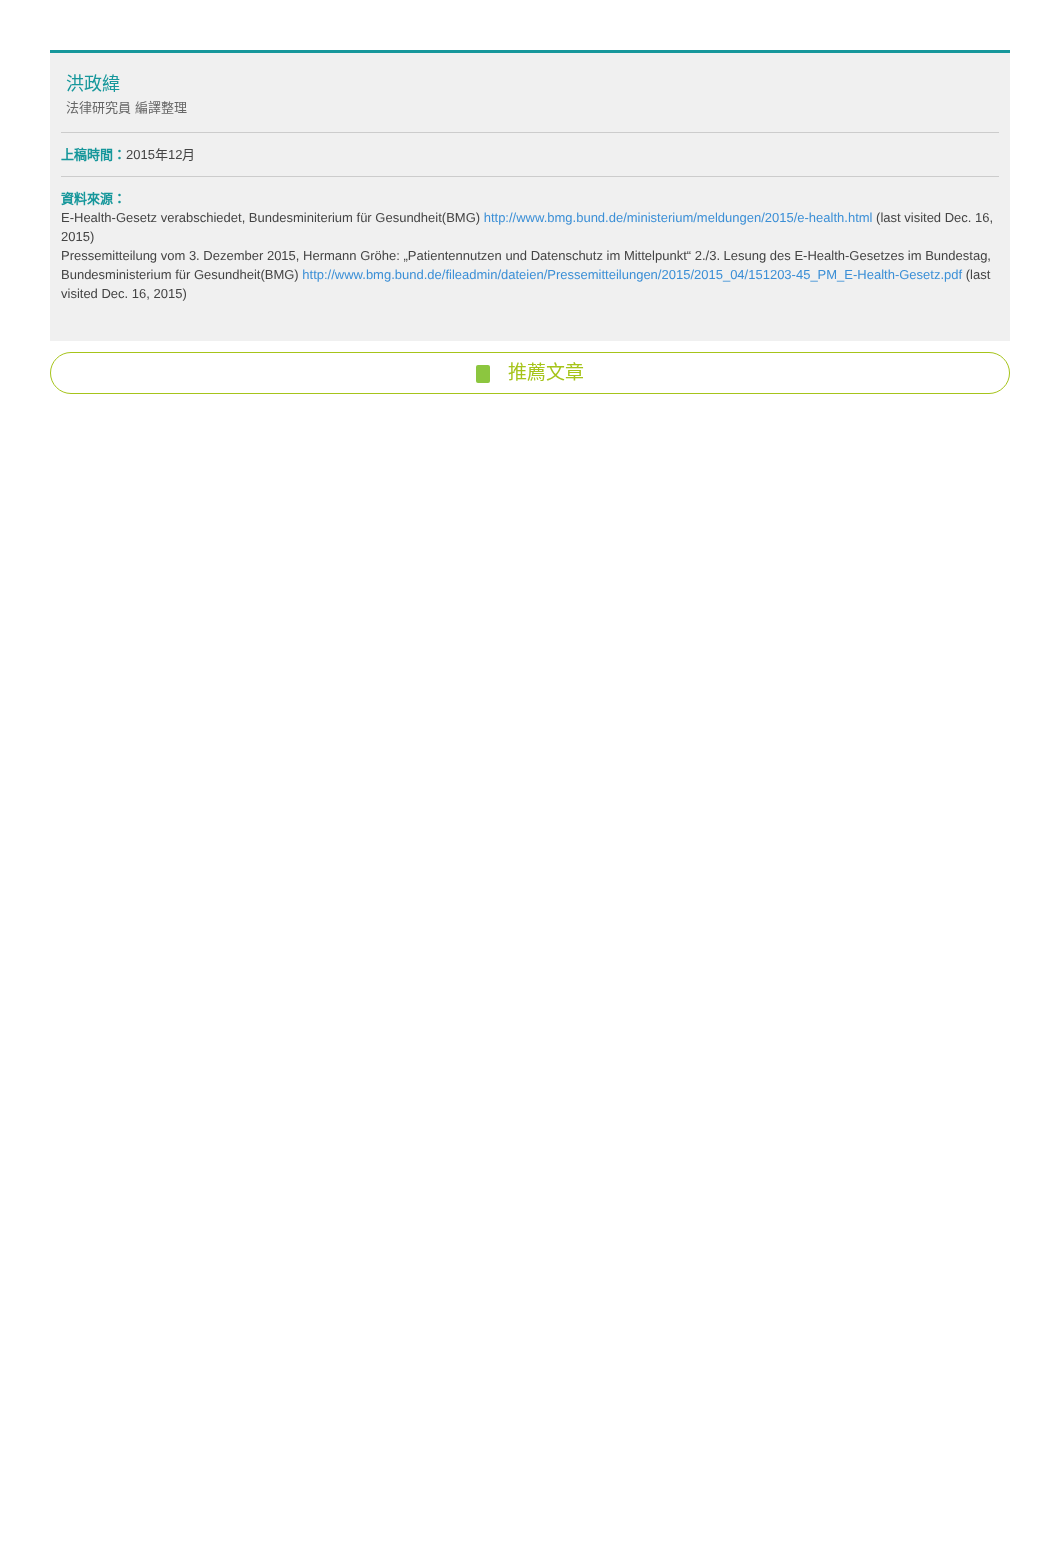洪政緯
法律研究員 編譯整理
上稿時間：2015年12月
資料來源：
E-Health-Gesetz verabschiedet, Bundesminiterium für Gesundheit(BMG) http://www.bmg.bund.de/ministerium/meldungen/2015/e-health.html (last visited Dec. 16, 2015)
Pressemitteilung vom 3. Dezember 2015, Hermann Gröhe: „Patientennutzen und Datenschutz im Mittelpunkt“ 2./3. Lesung des E-Health-Gesetzes im Bundestag, Bundesministerium für Gesundheit(BMG) http://www.bmg.bund.de/fileadmin/dateien/Pressemitteilungen/2015/2015_04/151203-45_PM_E-Health-Gesetz.pdf (last visited Dec. 16, 2015)
推薦文章